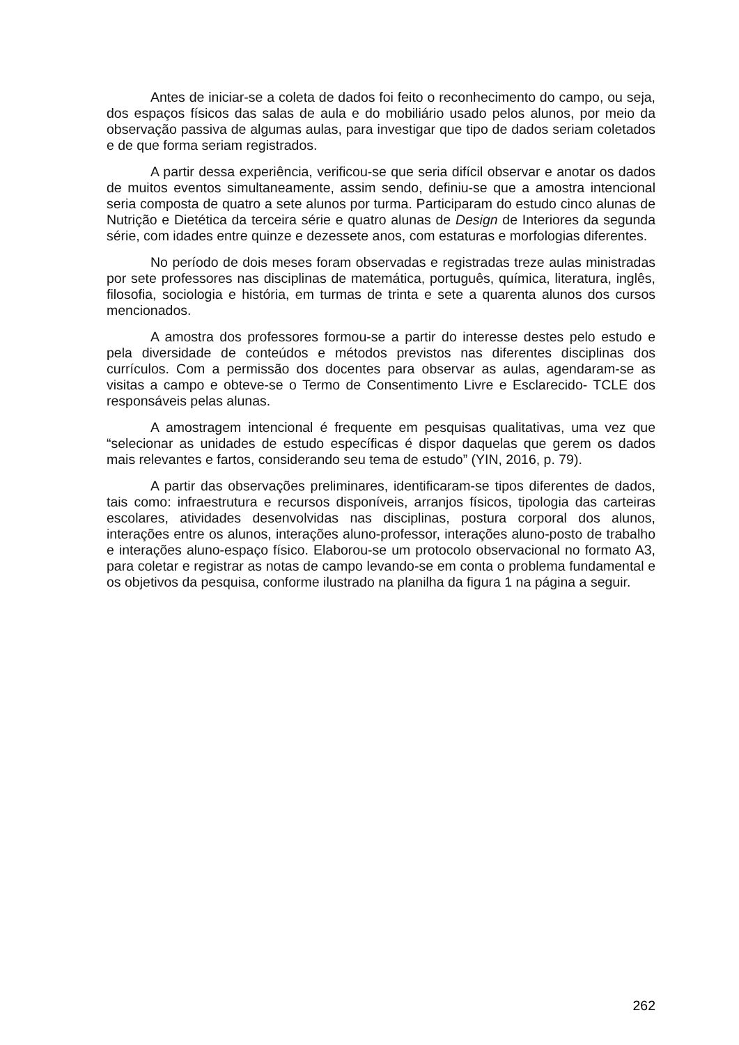Antes de iniciar-se a coleta de dados foi feito o reconhecimento do campo, ou seja, dos espaços físicos das salas de aula e do mobiliário usado pelos alunos, por meio da observação passiva de algumas aulas, para investigar que tipo de dados seriam coletados e de que forma seriam registrados.
A partir dessa experiência, verificou-se que seria difícil observar e anotar os dados de muitos eventos simultaneamente, assim sendo, definiu-se que a amostra intencional seria composta de quatro a sete alunos por turma. Participaram do estudo cinco alunas de Nutrição e Dietética da terceira série e quatro alunas de Design de Interiores da segunda série, com idades entre quinze e dezessete anos, com estaturas e morfologias diferentes.
No período de dois meses foram observadas e registradas treze aulas ministradas por sete professores nas disciplinas de matemática, português, química, literatura, inglês, filosofia, sociologia e história, em turmas de trinta e sete a quarenta alunos dos cursos mencionados.
A amostra dos professores formou-se a partir do interesse destes pelo estudo e pela diversidade de conteúdos e métodos previstos nas diferentes disciplinas dos currículos. Com a permissão dos docentes para observar as aulas, agendaram-se as visitas a campo e obteve-se o Termo de Consentimento Livre e Esclarecido- TCLE dos responsáveis pelas alunas.
A amostragem intencional é frequente em pesquisas qualitativas, uma vez que “selecionar as unidades de estudo específicas é dispor daquelas que gerem os dados mais relevantes e fartos, considerando seu tema de estudo” (YIN, 2016, p. 79).
A partir das observações preliminares, identificaram-se tipos diferentes de dados, tais como: infraestrutura e recursos disponíveis, arranjos físicos, tipologia das carteiras escolares, atividades desenvolvidas nas disciplinas, postura corporal dos alunos, interações entre os alunos, interações aluno-professor, interações aluno-posto de trabalho e interações aluno-espaço físico. Elaborou-se um protocolo observacional no formato A3, para coletar e registrar as notas de campo levando-se em conta o problema fundamental e os objetivos da pesquisa, conforme ilustrado na planilha da figura 1 na página a seguir.
262